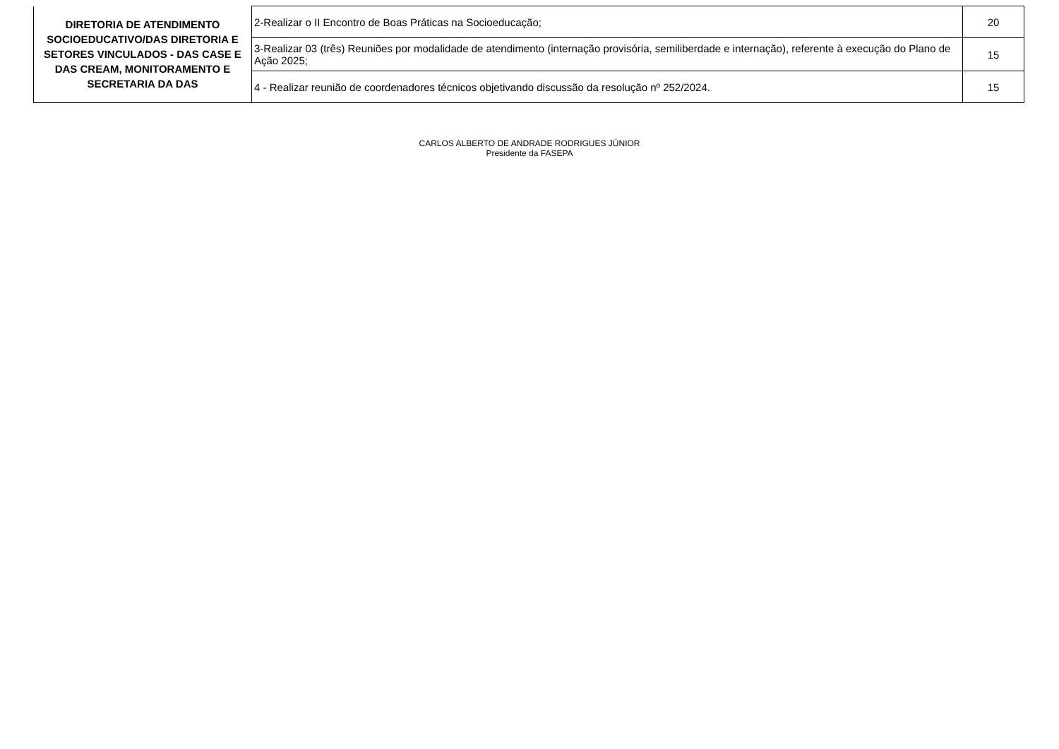| DIRETORIA DE ATENDIMENTO SOCIOEDUCATIVO/DAS DIRETORIA E SETORES VINCULADOS - DAS CASE E DAS CREAM, MONITORAMENTO E SECRETARIA DA DAS | 2-Realizar o II Encontro de Boas Práticas na Socioeducação; | 20 |
| | 3-Realizar 03 (três) Reuniões por modalidade de atendimento (internação provisória, semiliberdade e internação), referente à execução do Plano de Ação 2025; | 15 |
| | 4 - Realizar reunião de coordenadores técnicos objetivando discussão da resolução nº 252/2024. | 15 |
CARLOS ALBERTO DE ANDRADE RODRIGUES JÚNIOR
Presidente da FASEPA